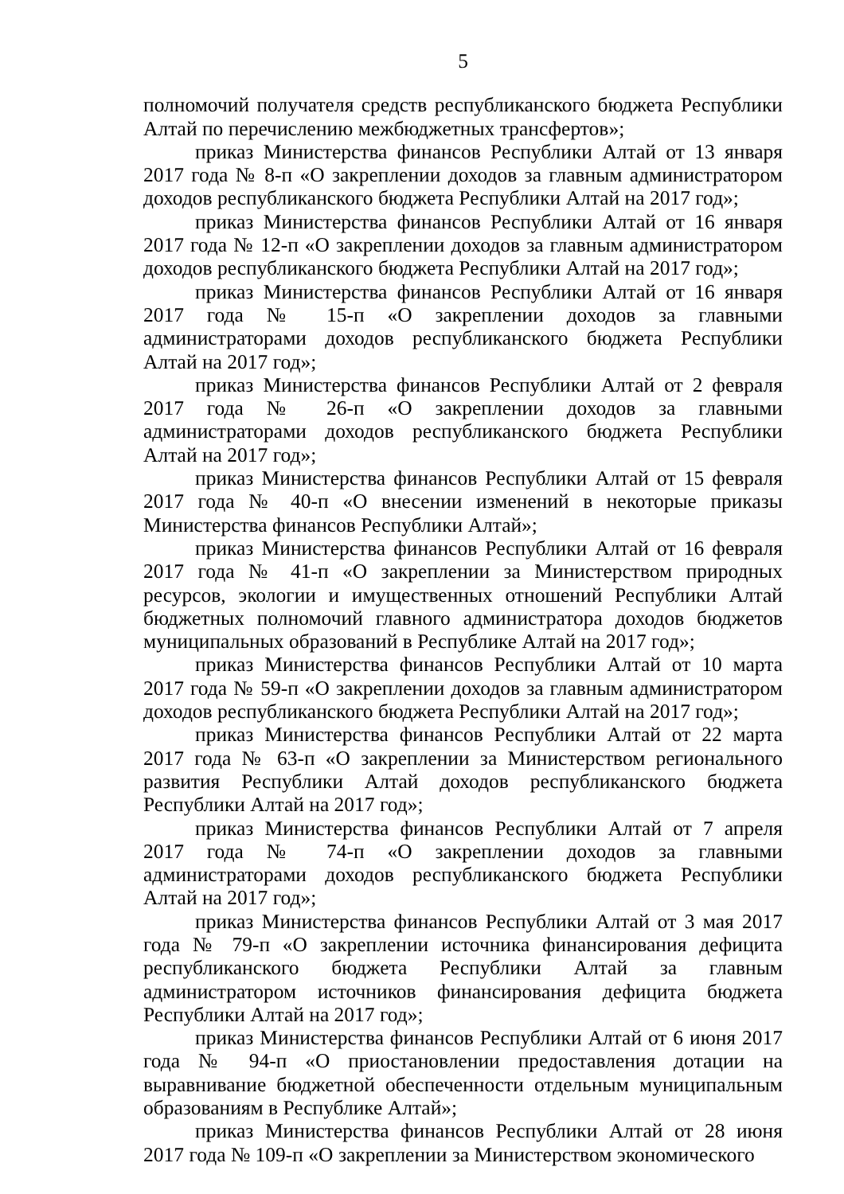5
полномочий получателя средств республиканского бюджета Республики Алтай по перечислению межбюджетных трансфертов»;
приказ Министерства финансов Республики Алтай от 13 января 2017 года № 8-п «О закреплении доходов за главным администратором доходов республиканского бюджета Республики Алтай на 2017 год»;
приказ Министерства финансов Республики Алтай от 16 января 2017 года № 12-п «О закреплении доходов за главным администратором доходов республиканского бюджета Республики Алтай на 2017 год»;
приказ Министерства финансов Республики Алтай от 16 января 2017 года № 15-п «О закреплении доходов за главными администраторами доходов республиканского бюджета Республики Алтай на 2017 год»;
приказ Министерства финансов Республики Алтай от 2 февраля 2017 года № 26-п «О закреплении доходов за главными администраторами доходов республиканского бюджета Республики Алтай на 2017 год»;
приказ Министерства финансов Республики Алтай от 15 февраля 2017 года № 40-п «О внесении изменений в некоторые приказы Министерства финансов Республики Алтай»;
приказ Министерства финансов Республики Алтай от 16 февраля 2017 года № 41-п «О закреплении за Министерством природных ресурсов, экологии и имущественных отношений Республики Алтай бюджетных полномочий главного администратора доходов бюджетов муниципальных образований в Республике Алтай на 2017 год»;
приказ Министерства финансов Республики Алтай от 10 марта 2017 года № 59-п «О закреплении доходов за главным администратором доходов республиканского бюджета Республики Алтай на 2017 год»;
приказ Министерства финансов Республики Алтай от 22 марта 2017 года № 63-п «О закреплении за Министерством регионального развития Республики Алтай доходов республиканского бюджета Республики Алтай на 2017 год»;
приказ Министерства финансов Республики Алтай от 7 апреля 2017 года № 74-п «О закреплении доходов за главными администраторами доходов республиканского бюджета Республики Алтай на 2017 год»;
приказ Министерства финансов Республики Алтай от 3 мая 2017 года № 79-п «О закреплении источника финансирования дефицита республиканского бюджета Республики Алтай за главным администратором источников финансирования дефицита бюджета Республики Алтай на 2017 год»;
приказ Министерства финансов Республики Алтай от 6 июня 2017 года № 94-п «О приостановлении предоставления дотации на выравнивание бюджетной обеспеченности отдельным муниципальным образованиям в Республике Алтай»;
приказ Министерства финансов Республики Алтай от 28 июня 2017 года № 109-п «О закреплении за Министерством экономического